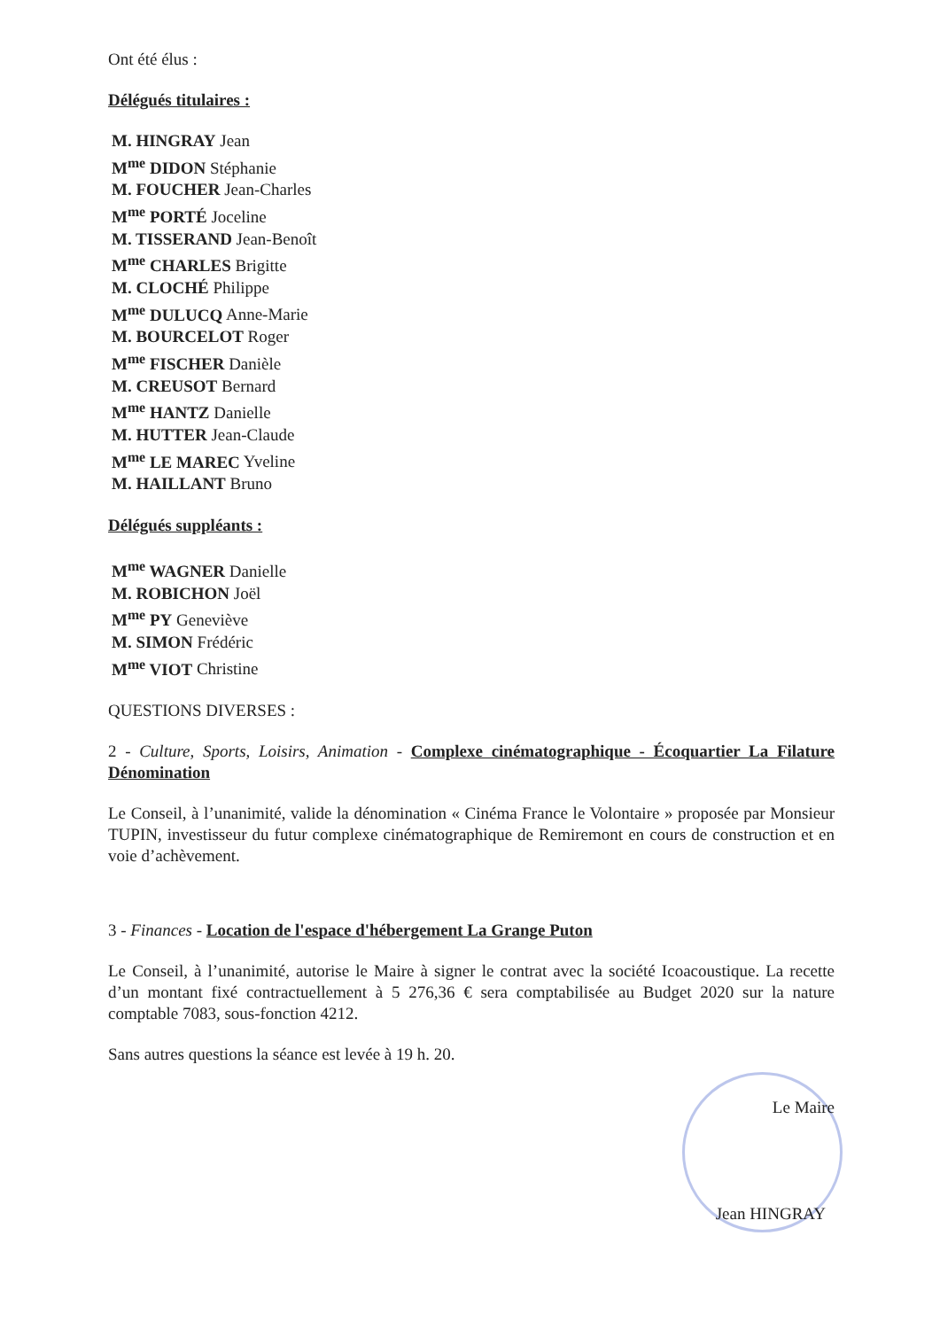Ont été élus :
Délégués titulaires :
M. HINGRAY Jean
M<sup>me</sup> DIDON Stéphanie
M. FOUCHER Jean-Charles
M<sup>me</sup> PORTÉ Joceline
M. TISSERAND Jean-Benoît
M<sup>me</sup> CHARLES Brigitte
M. CLOCHÉ Philippe
M<sup>me</sup> DULUCQ Anne-Marie
M. BOURCELOT Roger
M<sup>me</sup> FISCHER Danièle
M. CREUSOT Bernard
M<sup>me</sup> HANTZ Danielle
M. HUTTER Jean-Claude
M<sup>me</sup> LE MAREC Yveline
M. HAILLANT Bruno
Délégués suppléants :
M<sup>me</sup> WAGNER Danielle
M. ROBICHON Joël
M<sup>me</sup> PY Geneviève
M. SIMON Frédéric
M<sup>me</sup> VIOT Christine
QUESTIONS DIVERSES :
2 - Culture, Sports, Loisirs, Animation - Complexe cinématographique - Écoquartier La Filature Dénomination
Le Conseil, à l’unanimité, valide la dénomination « Cinéma France le Volontaire » proposée par Monsieur TUPIN, investisseur du futur complexe cinématographique de Remiremont en cours de construction et en voie d’achèvement.
3 - Finances - Location de l'espace d'hébergement La Grange Puton
Le Conseil, à l’unanimité, autorise le Maire à signer le contrat avec la société Icoacoustique. La recette d’un montant fixé contractuellement à 5 276,36 € sera comptabilisée au Budget 2020 sur la nature comptable 7083, sous-fonction 4212.
Sans autres questions la séance est levée à 19 h. 20.
Le Maire
Jean HINGRAY